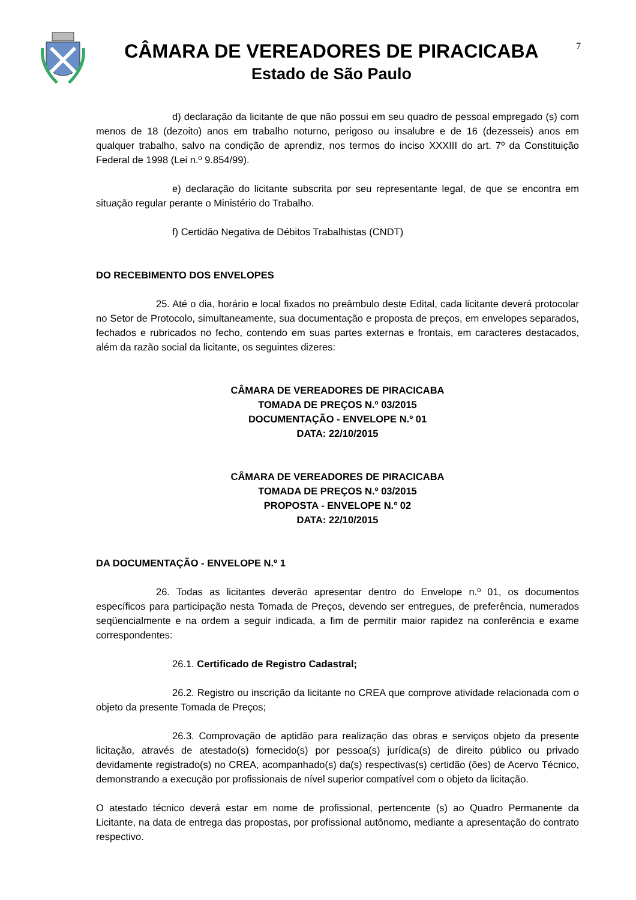CÂMARA DE VEREADORES DE PIRACICABA
Estado de São Paulo
7
d) declaração da licitante de que não possui em seu quadro de pessoal empregado (s) com menos de 18 (dezoito) anos em trabalho noturno, perigoso ou insalubre e de 16 (dezesseis) anos em qualquer trabalho, salvo na condição de aprendiz, nos termos do inciso XXXIII do art. 7º da Constituição Federal de 1998 (Lei n.º 9.854/99).
e) declaração do licitante subscrita por seu representante legal, de que se encontra em situação regular perante o Ministério do Trabalho.
f) Certidão Negativa de Débitos Trabalhistas (CNDT)
DO RECEBIMENTO DOS ENVELOPES
25. Até o dia, horário e local fixados no preâmbulo deste Edital, cada licitante deverá protocolar no Setor de Protocolo, simultaneamente, sua documentação e proposta de preços, em envelopes separados, fechados e rubricados no fecho, contendo em suas partes externas e frontais, em caracteres destacados, além da razão social da licitante, os seguintes dizeres:
CÂMARA DE VEREADORES DE PIRACICABA
TOMADA DE PREÇOS N.º 03/2015
DOCUMENTAÇÃO - ENVELOPE N.º 01
DATA: 22/10/2015
CÂMARA DE VEREADORES DE PIRACICABA
TOMADA DE PREÇOS N.º 03/2015
PROPOSTA - ENVELOPE N.º 02
DATA: 22/10/2015
DA DOCUMENTAÇÃO - ENVELOPE N.º 1
26. Todas as licitantes deverão apresentar dentro do Envelope n.º 01, os documentos específicos para participação nesta Tomada de Preços, devendo ser entregues, de preferência, numerados seqüencialmente e na ordem a seguir indicada, a fim de permitir maior rapidez na conferência e exame correspondentes:
26.1. Certificado de Registro Cadastral;
26.2. Registro ou inscrição da licitante no CREA que comprove atividade relacionada com o objeto da presente Tomada de Preços;
26.3. Comprovação de aptidão para realização das obras e serviços objeto da presente licitação, através de atestado(s) fornecido(s) por pessoa(s) jurídica(s) de direito público ou privado devidamente registrado(s) no CREA, acompanhado(s) da(s) respectivas(s) certidão (ões) de Acervo Técnico, demonstrando a execução por profissionais de nível superior compatível com o objeto da licitação.
O atestado técnico deverá estar em nome de profissional, pertencente (s) ao Quadro Permanente da Licitante, na data de entrega das propostas, por profissional autônomo, mediante a apresentação do contrato respectivo.